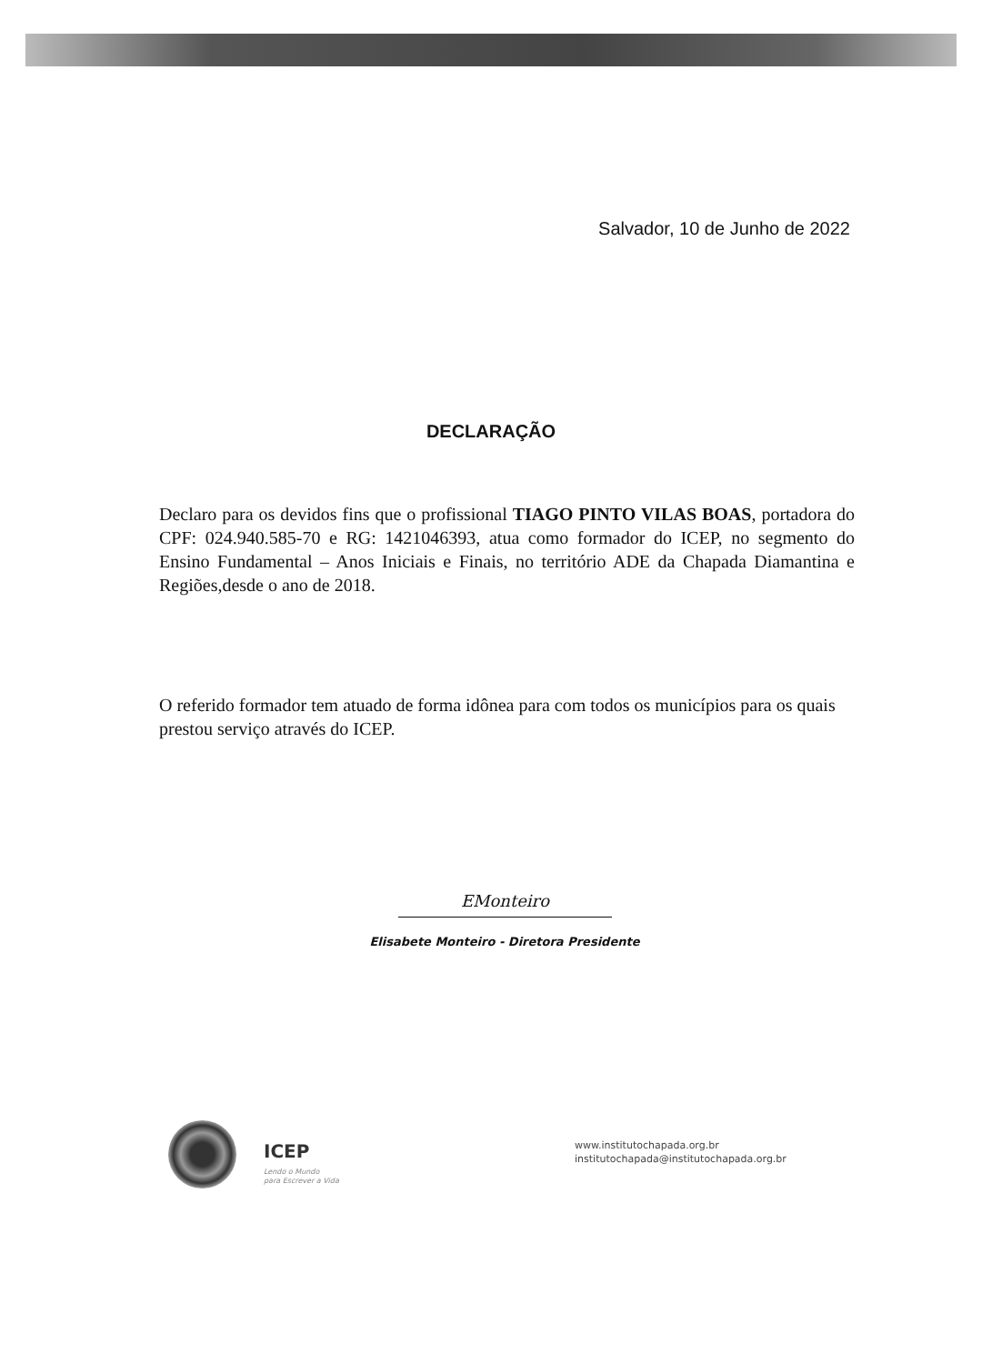Salvador, 10 de Junho de 2022
DECLARAÇÃO
Declaro para os devidos fins que o profissional TIAGO PINTO VILAS BOAS, portadora do CPF: 024.940.585-70 e RG: 1421046393, atua como formador do ICEP, no segmento do Ensino Fundamental – Anos Iniciais e Finais, no território ADE da Chapada Diamantina e Regiões,desde o ano de 2018.
O referido formador tem atuado de forma idônea para com todos os municípios para os quais prestou serviço através do ICEP.
EMonteiro
Elisabete Monteiro - Diretora Presidente
ICEP
Lendo o Mundo
para Escrever a Vida
www.institutochapada.org.br
institutochapada@institutochapada.org.br